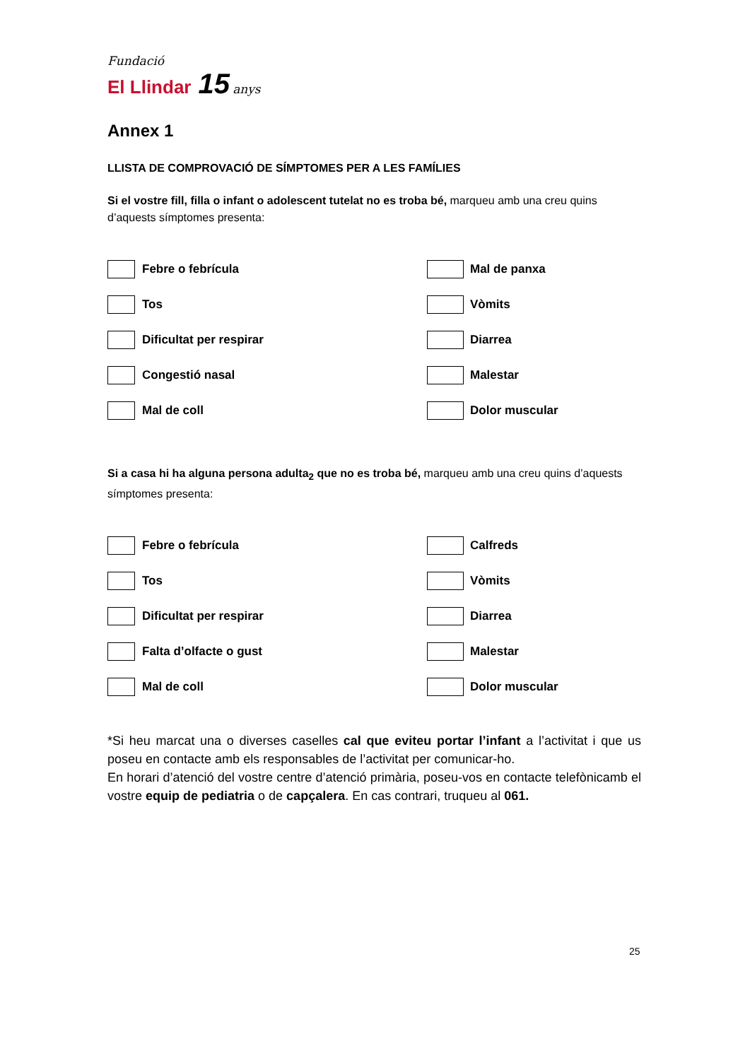Fundació
El Llindar 15 anys
Annex 1
LLISTA DE COMPROVACIÓ DE SÍMPTOMES PER A LES FAMÍLIES
Si el vostre fill, filla o infant o adolescent tutelat no es troba bé, marqueu amb una creu quins d’aquests símptomes presenta:
Febre o febrícula
Mal de panxa
Tos
Vòmits
Dificultat per respirar
Diarrea
Congestió nasal
Malestar
Mal de coll
Dolor muscular
Si a casa hi ha alguna persona adulta<sub>2</sub> que no es troba bé, marqueu amb una creu quins d’aquests símptomes presenta:
Febre o febrícula
Calfreds
Tos
Vòmits
Dificultat per respirar
Diarrea
Falta d’olfacte o gust
Malestar
Mal de coll
Dolor muscular
*Si heu marcat una o diverses caselles cal que eviteu portar l’infant a l’activitat i que us poseu en contacte amb els responsables de l’activitat per comunicar-ho.
En horari d’atenció del vostre centre d’atenció primària, poseu-vos en contacte telefònicamb el vostre equip de pediatria o de capçalera. En cas contrari, truqueu al 061.
25